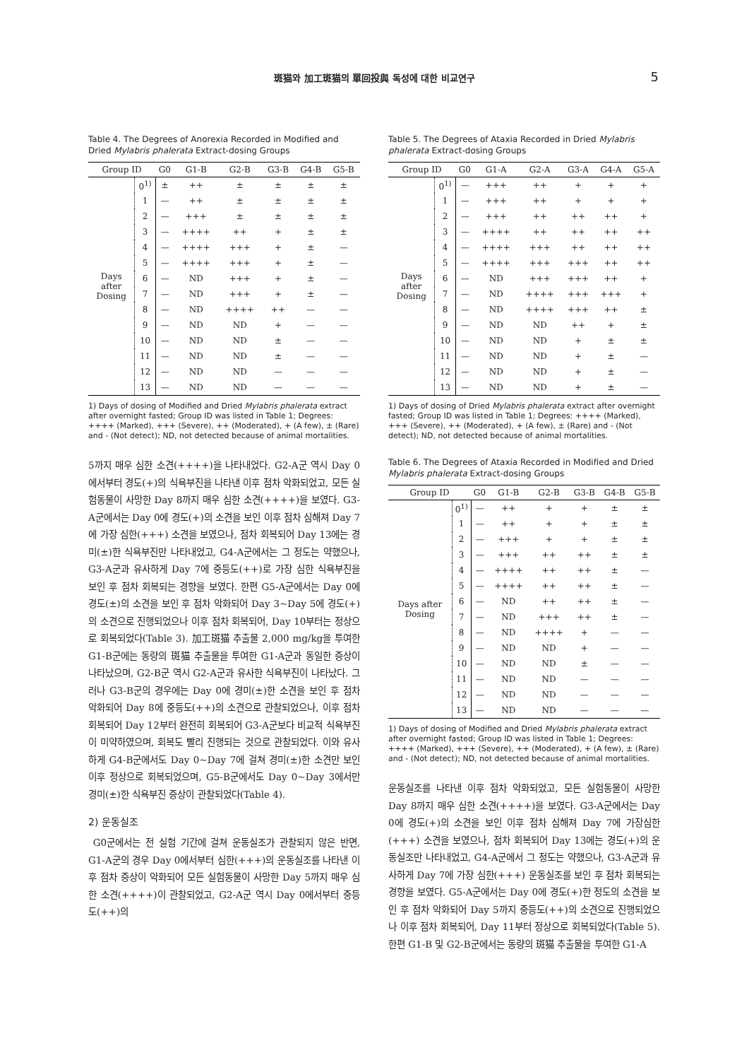斑猫와 加工斑猫의 單回投與 독성에 대한 비교연구 5
Table 4. The Degrees of Anorexia Recorded in Modified and Dried Mylabris phalerata Extract-dosing Groups
| Group ID | | G0 | G1-B | G2-B | G3-B | G4-B | G5-B |
| --- | --- | --- | --- | --- | --- | --- | --- |
| Days after Dosing | 0<sup>1)</sup> | ± | ++ | ± | ± | ± | ± |
| | 1 | — | ++ | ± | ± | ± | ± |
| | 2 | — | +++ | ± | ± | ± | ± |
| | 3 | — | ++++ | ++ | + | ± | ± |
| | 4 | — | ++++ | +++ | + | ± | — |
| | 5 | — | ++++ | +++ | + | ± | — |
| | 6 | — | ND | +++ | + | ± | — |
| | 7 | — | ND | +++ | + | ± | — |
| | 8 | — | ND | ++++ | ++ | — | — |
| | 9 | — | ND | ND | + | — | — |
| | 10 | — | ND | ND | ± | — | — |
| | 11 | — | ND | ND | ± | — | — |
| | 12 | — | ND | ND | — | — | — |
| | 13 | — | ND | ND | — | — | — |
1) Days of dosing of Modified and Dried Mylabris phalerata extract after overnight fasted; Group ID was listed in Table 1; Degrees: ++++ (Marked), +++ (Severe), ++ (Moderated), + (A few), ± (Rare) and - (Not detect); ND, not detected because of animal mortalities.
5까지 매우 심한 소견(++++)을 나타내었다. G2-A군 역시 Day 0에서부터 경도(+)의 식욕부진을 나타낸 이후 점차 악화되었고, 모든 실험동물이 사망한 Day 8까지 매우 심한 소견(++++)을 보였다. G3-A군에서는 Day 0에 경도(+)의 소견을 보인 이후 점차 심해져 Day 7에 가장 심한(+++) 소견을 보였으나, 점차 회복되어 Day 13에는 경미(±)한 식욕부진만 나타내었고, G4-A군에서는 그 정도는 약했으나, G3-A군과 유사하게 Day 7에 중등도(++)로 가장 심한 식욕부진을 보인 후 점차 회복되는 경향을 보였다. 한편 G5-A군에서는 Day 0에 경도(±)의 소견을 보인 후 점차 악화되어 Day 3~Day 5에 경도(+)의 소견으로 진행되었으나 이후 점차 회복되어, Day 10부터는 정상으로 회복되었다(Table 3). 加工斑猫 추출물 2,000 mg/kg을 투여한 G1-B군에는 동량의 斑猫 추출물을 투여한 G1-A군과 동일한 증상이 나타났으며, G2-B군 역시 G2-A군과 유사한 식욕부진이 나타났다. 그러나 G3-B군의 경우에는 Day 0에 경미(±)한 소견을 보인 후 점차 악화되어 Day 8에 중등도(++)의 소견으로 관찰되었으나, 이후 점차 회복되어 Day 12부터 완전히 회복되어 G3-A군보다 비교적 식욕부진이 미약하였으며, 회복도 빨리 진행되는 것으로 관찰되었다. 이와 유사하게 G4-B군에서도 Day 0~Day 7에 걸쳐 경미(±)한 소견만 보인 이후 정상으로 회복되었으며, G5-B군에서도 Day 0~Day 3에서만 경미(±)한 식욕부진 증상이 관찰되었다(Table 4).
2) 운동실조
G0군에서는 전 실험 기간에 걸쳐 운동실조가 관찰되지 않은 반면, G1-A군의 경우 Day 0에서부터 심한(+++)의 운동실조를 나타낸 이후 점차 증상이 악화되어 모든 실험동물이 사망한 Day 5까지 매우 심한 소견(++++)이 관찰되었고, G2-A군 역시 Day 0에서부터 중등도(++)의
Table 5. The Degrees of Ataxia Recorded in Dried Mylabris phalerata Extract-dosing Groups
| Group ID | | G0 | G1-A | G2-A | G3-A | G4-A | G5-A |
| --- | --- | --- | --- | --- | --- | --- | --- |
| Days after Dosing | 0<sup>1)</sup> | — | +++ | ++ | + | + | + |
| | 1 | — | +++ | ++ | + | + | + |
| | 2 | — | +++ | ++ | ++ | ++ | + |
| | 3 | — | ++++ | ++ | ++ | ++ | ++ |
| | 4 | — | ++++ | +++ | ++ | ++ | ++ |
| | 5 | — | ++++ | +++ | +++ | ++ | ++ |
| | 6 | — | ND | +++ | +++ | ++ | + |
| | 7 | — | ND | ++++ | +++ | +++ | + |
| | 8 | — | ND | ++++ | +++ | ++ | ± |
| | 9 | — | ND | ND | ++ | + | ± |
| | 10 | — | ND | ND | + | ± | ± |
| | 11 | — | ND | ND | + | ± | — |
| | 12 | — | ND | ND | + | ± | — |
| | 13 | — | ND | ND | + | ± | — |
1) Days of dosing of Dried Mylabris phalerata extract after overnight fasted; Group ID was listed in Table 1; Degrees: ++++ (Marked), +++ (Severe), ++ (Moderated), + (A few), ± (Rare) and - (Not detect); ND, not detected because of animal mortalities.
Table 6. The Degrees of Ataxia Recorded in Modified and Dried Mylabris phalerata Extract-dosing Groups
| Group ID | | G0 | G1-B | G2-B | G3-B | G4-B | G5-B |
| --- | --- | --- | --- | --- | --- | --- | --- |
| Days after Dosing | 0<sup>1)</sup> | — | ++ | + | + | ± | ± |
| | 1 | — | ++ | + | + | ± | ± |
| | 2 | — | +++ | + | + | ± | ± |
| | 3 | — | +++ | ++ | ++ | ± | ± |
| | 4 | — | ++++ | ++ | ++ | ± | — |
| | 5 | — | ++++ | ++ | ++ | ± | — |
| | 6 | — | ND | ++ | ++ | ± | — |
| | 7 | — | ND | +++ | ++ | ± | — |
| | 8 | — | ND | ++++ | + | — | — |
| | 9 | — | ND | ND | + | — | — |
| | 10 | — | ND | ND | ± | — | — |
| | 11 | — | ND | ND | — | — | — |
| | 12 | — | ND | ND | — | — | — |
| | 13 | — | ND | ND | — | — | — |
1) Days of dosing of Modified and Dried Mylabris phalerata extract after overnight fasted; Group ID was listed in Table 1; Degrees: ++++ (Marked), +++ (Severe), ++ (Moderated), + (A few), ± (Rare) and - (Not detect); ND, not detected because of animal mortalities.
운동실조를 나타낸 이후 점차 악화되었고, 모든 실험동물이 사망한 Day 8까지 매우 심한 소견(++++)을 보였다. G3-A군에서는 Day 0에 경도(+)의 소견을 보인 이후 점차 심해져 Day 7에 가장심한(+++) 소견을 보였으나, 점차 회복되어 Day 13에는 경도(+)의 운동실조만 나타내었고, G4-A군에서 그 정도는 약했으나, G3-A군과 유사하게 Day 7에 가장 심한(+++) 운동실조를 보인 후 점차 회복되는 경향을 보였다. G5-A군에서는 Day 0에 경도(+)한 정도의 소견을 보인 후 점차 악화되어 Day 5까지 중등도(++)의 소견으로 진행되었으나 이후 점차 회복되어, Day 11부터 정상으로 회복되었다(Table 5). 한편 G1-B 및 G2-B군에서는 동량의 斑猫 추출물을 투여한 G1-A